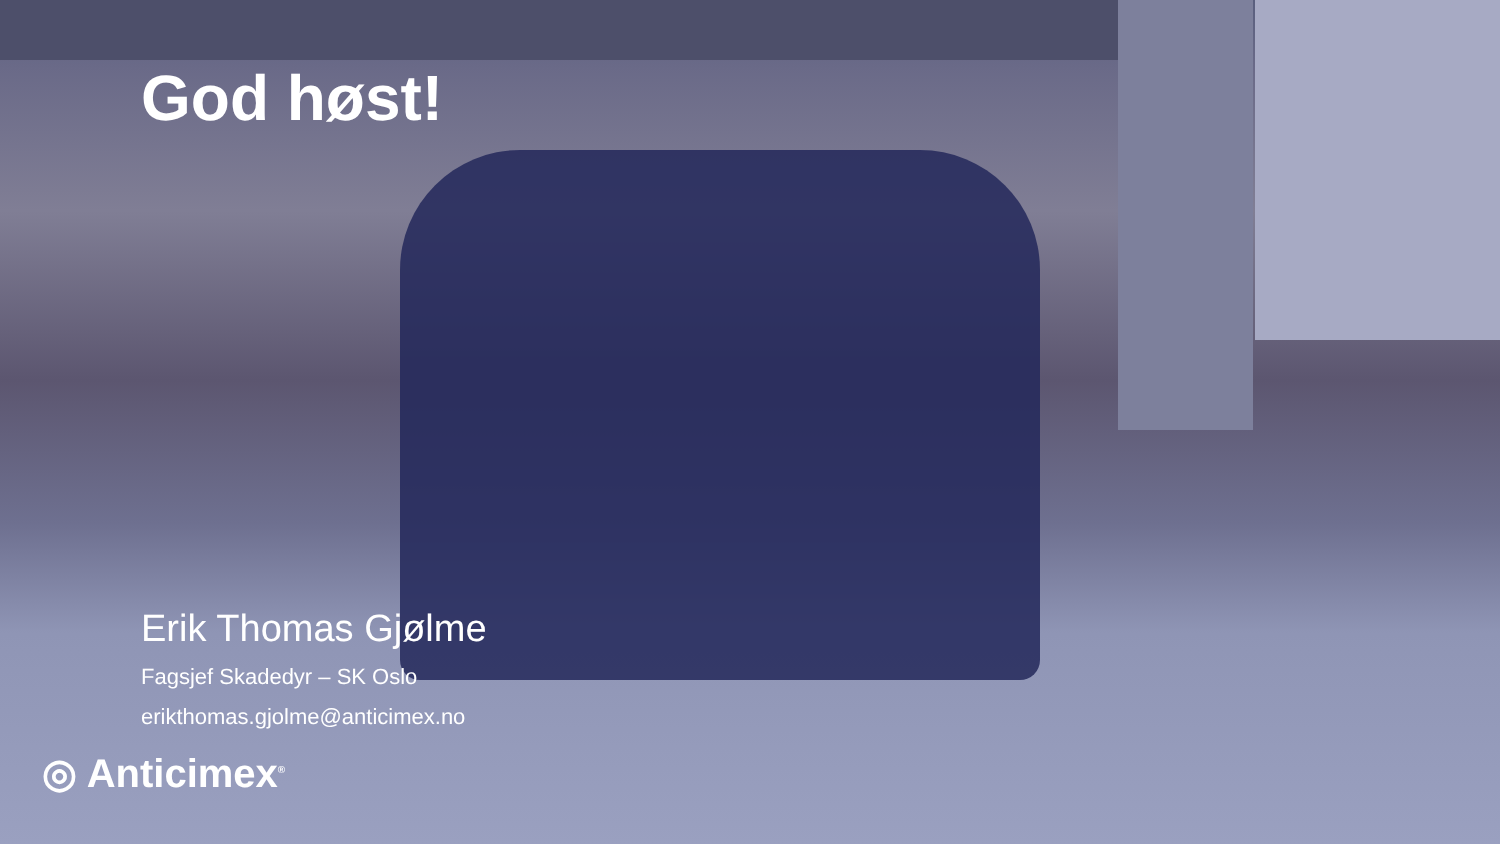God høst!
Erik Thomas Gjølme
Fagsjef Skadedyr – SK Oslo
erikthomas.gjolme@anticimex.no
◎ Anticimex<sup>®</sup>